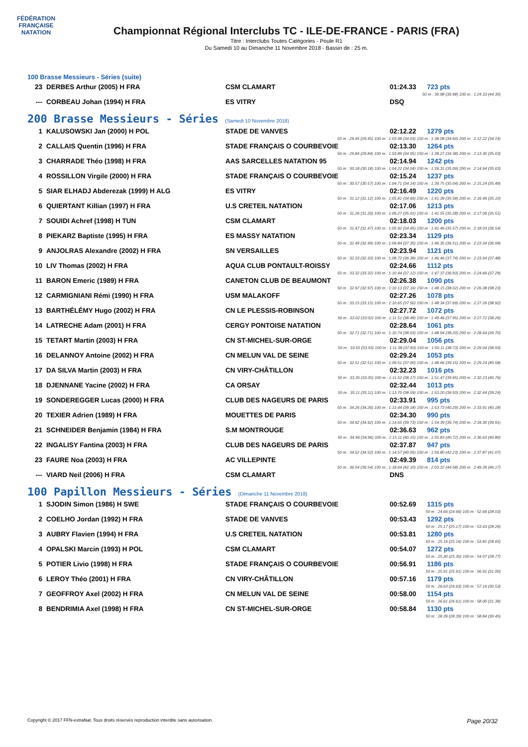FÉDÉRATION FRANÇAISE
NATATION
Championnat Régional Interclubs TC - ILE-DE-FRANCE - PARIS (FRA)
Titre : Interclubs Toutes Catégories - Poule R1
Du Samedi 10 au Dimanche 11 Novembre 2018 - Bassin de : 25 m.
100 Brasse Messieurs - Séries (suite)
| 23 | DERBES Arthur (2005) H FRA | CSM CLAMART | 01:24.33 | 723 pts |
| 50 m : 39.98 (39.98) 100 m : 1:24.33 (44.35) | | | | |
| --- | CORBEAU Johan (1994) H FRA | ES VITRY | DSQ | |
200 Brasse Messieurs - Séries (Samedi 10 Novembre 2018)
| 1 | KALUSOWSKI Jan (2000) H POL | STADE DE VANVES | 02:12.22 | 1279 pts |
| 50 m : 29.45 (29.45) 100 m : 1:03.48 (34.03) 150 m : 1:38.08 (34.60) 200 m : 2:12.22 (34.14) | | | | |
| 2 | CALLAIS Quentin (1996) H FRA | STADE FRANÇAIS O COURBEVOIE | 02:13.30 | 1264 pts |
| 50 m : 29.84 (29.84) 100 m : 1:03.89 (34.05) 150 m : 1:38.27 (34.38) 200 m : 2:13.30 (35.03) | | | | |
| 3 | CHARRADE Théo (1998) H FRA | AAS SARCELLES NATATION 95 | 02:14.94 | 1242 pts |
| 50 m : 30.18 (30.18) 100 m : 1:04.22 (34.04) 150 m : 1:39.31 (35.09) 200 m : 2:14.94 (35.63) | | | | |
| 4 | ROSSILLON Virgile (2000) H FRA | STADE FRANÇAIS O COURBEVOIE | 02:15.24 | 1237 pts |
| 50 m : 30.57 (30.57) 100 m : 1:04.71 (34.14) 150 m : 1:39.75 (35.04) 200 m : 2:15.24 (35.49) | | | | |
| 5 | SIAR ELHADJ Abderezak (1999) H ALG | ES VITRY | 02:16.49 | 1220 pts |
| 50 m : 31.12 (31.12) 100 m : 1:05.81 (34.69) 150 m : 1:41.39 (35.58) 200 m : 2:16.49 (35.10) | | | | |
| 6 | QUIERTANT Killian (1997) H FRA | U.S CRETEIL NATATION | 02:17.06 | 1213 pts |
| 50 m : 31.26 (31.26) 100 m : 1:06.27 (35.01) 150 m : 1:41.55 (35.28) 200 m : 2:17.06 (35.51) | | | | |
| 7 | SOUIDI Achref (1998) H TUN | CSM CLAMART | 02:18.03 | 1200 pts |
| 50 m : 31.47 (31.47) 100 m : 1:05.92 (34.45) 150 m : 1:41.49 (35.57) 200 m : 2:18.03 (36.54) | | | | |
| 8 | PIEKARZ Baptiste (1995) H FRA | ES MASSY NATATION | 02:23.34 | 1129 pts |
| 50 m : 32.49 (32.49) 100 m : 1:09.84 (37.35) 150 m : 1:46.35 (36.51) 200 m : 2:23.34 (36.99) | | | | |
| 9 | ANJOLRAS Alexandre (2002) H FRA | SN VERSAILLES | 02:23.94 | 1121 pts |
| 50 m : 32.33 (32.33) 100 m : 1:08.72 (36.39) 150 m : 1:46.46 (37.74) 200 m : 2:23.94 (37.48) | | | | |
| 10 | LIV Thomas (2002) H FRA | AQUA CLUB PONTAULT-ROISSY | 02:24.66 | 1112 pts |
| 50 m : 33.32 (33.32) 100 m : 1:10.44 (37.12) 150 m : 1:47.37 (36.93) 200 m : 2:24.66 (37.29) | | | | |
| 11 | BARON Emeric (1989) H FRA | CANETON CLUB DE BEAUMONT | 02:26.38 | 1090 pts |
| 50 m : 32.97 (32.97) 100 m : 1:10.13 (37.16) 150 m : 1:48.15 (38.02) 200 m : 2:26.38 (38.23) | | | | |
| 12 | CARMIGNIANI Rémi (1990) H FRA | USM MALAKOFF | 02:27.26 | 1078 pts |
| 50 m : 33.15 (33.15) 100 m : 1:10.65 (37.50) 150 m : 1:48.34 (37.69) 200 m : 2:27.26 (38.92) | | | | |
| 13 | BARTHÉLÉMY Hugo (2002) H FRA | CN LE PLESSIS-ROBINSON | 02:27.72 | 1072 pts |
| 50 m : 33.02 (33.02) 100 m : 1:11.51 (38.49) 150 m : 1:49.46 (37.95) 200 m : 2:27.72 (38.26) | | | | |
| 14 | LATRECHE Adam (2001) H FRA | CERGY PONTOISE NATATION | 02:28.64 | 1061 pts |
| 50 m : 32.71 (32.71) 100 m : 1:10.74 (38.03) 150 m : 1:48.94 (38.20) 200 m : 2:28.64 (39.70) | | | | |
| 15 | TETART Martin (2003) H FRA | CN ST-MICHEL-SUR-ORGE | 02:29.04 | 1056 pts |
| 50 m : 33.55 (33.55) 100 m : 1:11.38 (37.83) 150 m : 1:50.11 (38.73) 200 m : 2:29.04 (38.93) | | | | |
| 16 | DELANNOY Antoine (2002) H FRA | CN MELUN VAL DE SEINE | 02:29.24 | 1053 pts |
| 50 m : 32.51 (32.51) 100 m : 1:09.51 (37.00) 150 m : 1:48.66 (39.15) 200 m : 2:29.24 (40.58) | | | | |
| 17 | DA SILVA Martin (2003) H FRA | CN VIRY-CHÂTILLON | 02:32.23 | 1016 pts |
| 50 m : 33.35 (33.35) 100 m : 1:11.52 (38.17) 150 m : 1:51.47 (39.95) 200 m : 2:32.23 (40.76) | | | | |
| 18 | DJENNANE Yacine (2002) H FRA | CA ORSAY | 02:32.44 | 1013 pts |
| 50 m : 35.11 (35.11) 100 m : 1:13.70 (38.59) 150 m : 1:53.20 (39.50) 200 m : 2:32.44 (39.24) | | | | |
| 19 | SONDEREGGER Lucas (2000) H FRA | CLUB DES NAGEURS DE PARIS | 02:33.91 | 995 pts |
| 50 m : 34.26 (34.26) 100 m : 1:13.44 (39.18) 150 m : 1:53.73 (40.29) 200 m : 2:33.91 (40.18) | | | | |
| 20 | TEXIER Adrien (1989) H FRA | MOUETTES DE PARIS | 02:34.30 | 990 pts |
| 50 m : 34.92 (34.92) 100 m : 1:14.65 (39.73) 150 m : 1:54.39 (39.74) 200 m : 2:34.30 (39.91) | | | | |
| 21 | SCHNEIDER Benjamin (1984) H FRA | S.M MONTROUGE | 02:36.63 | 962 pts |
| 50 m : 34.96 (34.96) 100 m : 1:15.11 (40.15) 150 m : 1:55.83 (40.72) 200 m : 2:36.63 (40.80) | | | | |
| 22 | INGALISY Fantina (2003) H FRA | CLUB DES NAGEURS DE PARIS | 02:37.87 | 947 pts |
| 50 m : 34.52 (34.52) 100 m : 1:14.57 (40.05) 150 m : 1:56.80 (42.23) 200 m : 2:37.87 (41.07) | | | | |
| 23 | FAURE Noa (2003) H FRA | AC VILLEPINTE | 02:49.39 | 814 pts |
| 50 m : 36.54 (36.54) 100 m : 1:18.64 (42.10) 150 m : 2:03.22 (44.58) 200 m : 2:49.39 (46.17) | | | | |
| --- | VIARD Neil (2006) H FRA | CSM CLAMART | DNS | |
100 Papillon Messieurs - Séries (Dimanche 11 Novembre 2018)
| 1 | SJODIN Simon (1986) H SWE | STADE FRANÇAIS O COURBEVOIE | 00:52.69 | 1315 pts |
| 50 m : 24.66 (24.66) 100 m : 52.69 (28.03) | | | | |
| 2 | COELHO Jordan (1992) H FRA | STADE DE VANVES | 00:53.43 | 1292 pts |
| 50 m : 25.17 (25.17) 100 m : 53.43 (28.26) | | | | |
| 3 | AUBRY Flavien (1994) H FRA | U.S CRETEIL NATATION | 00:53.81 | 1280 pts |
| 50 m : 25.16 (25.16) 100 m : 53.81 (28.65) | | | | |
| 4 | OPALSKI Marcin (1993) H POL | CSM CLAMART | 00:54.07 | 1272 pts |
| 50 m : 25.30 (25.30) 100 m : 54.07 (28.77) | | | | |
| 5 | POTIER Livio (1998) H FRA | STADE FRANÇAIS O COURBEVOIE | 00:56.91 | 1186 pts |
| 50 m : 25.91 (25.91) 100 m : 56.91 (31.00) | | | | |
| 6 | LEROY Théo (2001) H FRA | CN VIRY-CHÂTILLON | 00:57.16 | 1179 pts |
| 50 m : 26.63 (26.63) 100 m : 57.16 (30.53) | | | | |
| 7 | GEOFFROY Axel (2002) H FRA | CN MELUN VAL DE SEINE | 00:58.00 | 1154 pts |
| 50 m : 26.61 (26.61) 100 m : 58.00 (31.39) | | | | |
| 8 | BENDRIMIA Axel (1998) H FRA | CN ST-MICHEL-SUR-ORGE | 00:58.84 | 1130 pts |
| 50 m : 28.39 (28.39) 100 m : 58.84 (30.45) | | | | |
Copyright © 2017 FFN-extraNat. Tous droits réservés reproduction interdite sans autorisation. Page 20/32